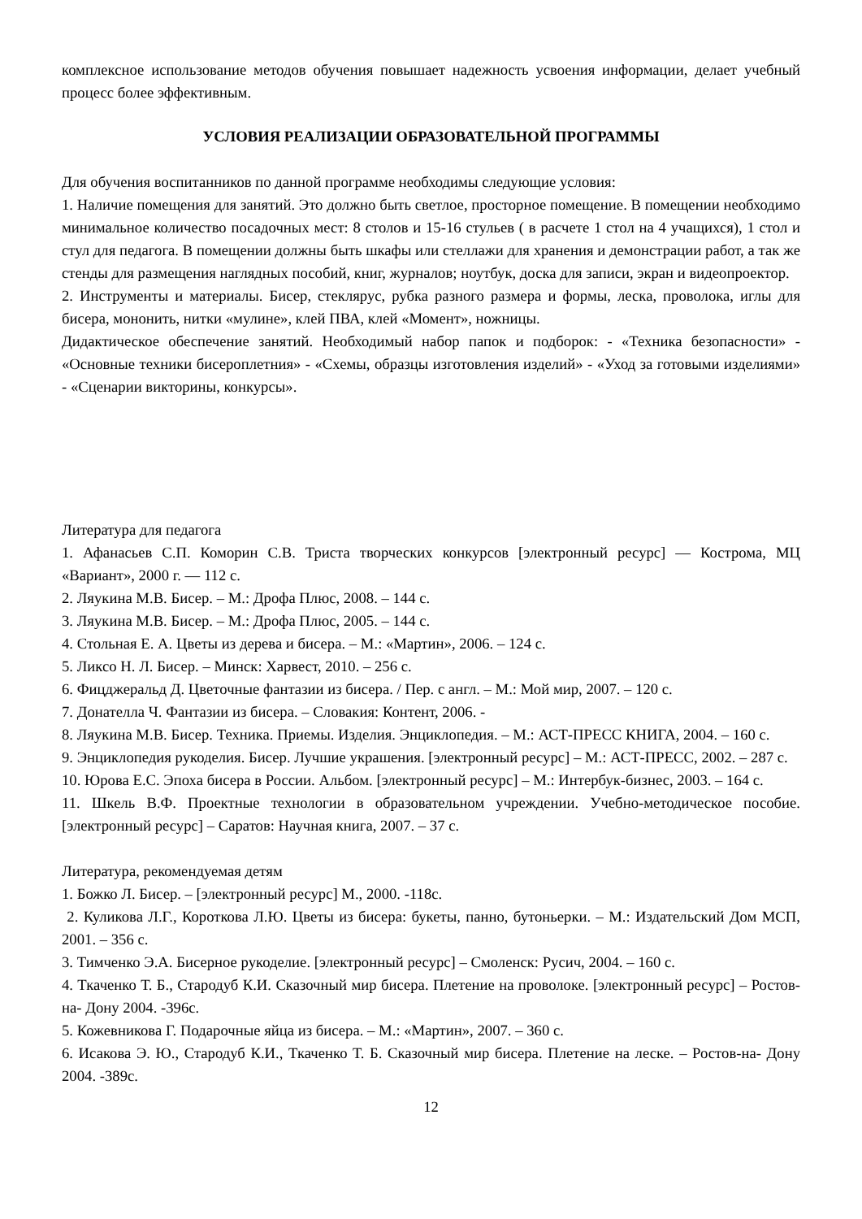комплексное использование методов обучения повышает надежность усвоения информации, делает учебный процесс более эффективным.
УСЛОВИЯ РЕАЛИЗАЦИИ ОБРАЗОВАТЕЛЬНОЙ ПРОГРАММЫ
Для обучения воспитанников по данной программе необходимы следующие условия:
1. Наличие помещения для занятий. Это должно быть светлое, просторное помещение. В помещении необходимо минимальное количество посадочных мест: 8 столов и 15-16 стульев ( в расчете 1 стол на 4 учащихся), 1 стол и стул для педагога. В помещении должны быть шкафы или стеллажи для хранения и демонстрации работ, а так же стенды для размещения наглядных пособий, книг, журналов; ноутбук, доска для записи, экран и видеопроектор.
2. Инструменты и материалы. Бисер, стеклярус, рубка разного размера и формы, леска, проволока, иглы для бисера, мононить, нитки «мулине», клей ПВА, клей «Момент», ножницы.
Дидактическое обеспечение занятий. Необходимый набор папок и подборок: - «Техника безопасности» - «Основные техники бисероплетния» - «Схемы, образцы изготовления изделий» - «Уход за готовыми изделиями» - «Сценарии викторины, конкурсы».
Литература для педагога
1. Афанасьев С.П. Коморин С.В. Триста творческих конкурсов [электронный ресурс] — Кострома, МЦ «Вариант», 2000 г. — 112 с.
2. Ляукина М.В. Бисер. – М.: Дрофа Плюс, 2008. – 144 с.
3. Ляукина М.В. Бисер. – М.: Дрофа Плюс, 2005. – 144 с.
4. Стольная Е. А. Цветы из дерева и бисера. – М.: «Мартин», 2006. – 124 с.
5. Ликсо Н. Л. Бисер. – Минск: Харвест, 2010. – 256 с.
6. Фицджеральд Д. Цветочные фантазии из бисера. / Пер. с англ. – М.: Мой мир, 2007. – 120 с.
7. Донателла Ч. Фантазии из бисера. – Словакия: Контент, 2006. -
8. Ляукина М.В. Бисер. Техника. Приемы. Изделия. Энциклопедия. – М.: АСТ-ПРЕСС КНИГА, 2004. – 160 с.
9. Энциклопедия рукоделия. Бисер. Лучшие украшения. [электронный ресурс] – М.: АСТ-ПРЕСС, 2002. – 287 с.
10. Юрова Е.С. Эпоха бисера в России. Альбом. [электронный ресурс] – М.: Интербук-бизнес, 2003. – 164 с.
11. Шкель В.Ф. Проектные технологии в образовательном учреждении. Учебно-методическое пособие. [электронный ресурс] – Саратов: Научная книга, 2007. – 37 с.
Литература, рекомендуемая детям
1. Божко Л. Бисер. – [электронный ресурс] М., 2000. -118с.
2. Куликова Л.Г., Короткова Л.Ю. Цветы из бисера: букеты, панно, бутоньерки. – М.: Издательский Дом МСП, 2001. – 356 с.
3. Тимченко Э.А. Бисерное рукоделие. [электронный ресурс] – Смоленск: Русич, 2004. – 160 с.
4. Ткаченко Т. Б., Стародуб К.И. Сказочный мир бисера. Плетение на проволоке. [электронный ресурс] – Ростов-на- Дону 2004. -396с.
5. Кожевникова Г. Подарочные яйца из бисера. – М.: «Мартин», 2007. – 360 с.
6. Исакова Э. Ю., Стародуб К.И., Ткаченко Т. Б. Сказочный мир бисера. Плетение на леске. – Ростов-на- Дону 2004. -389с.
12